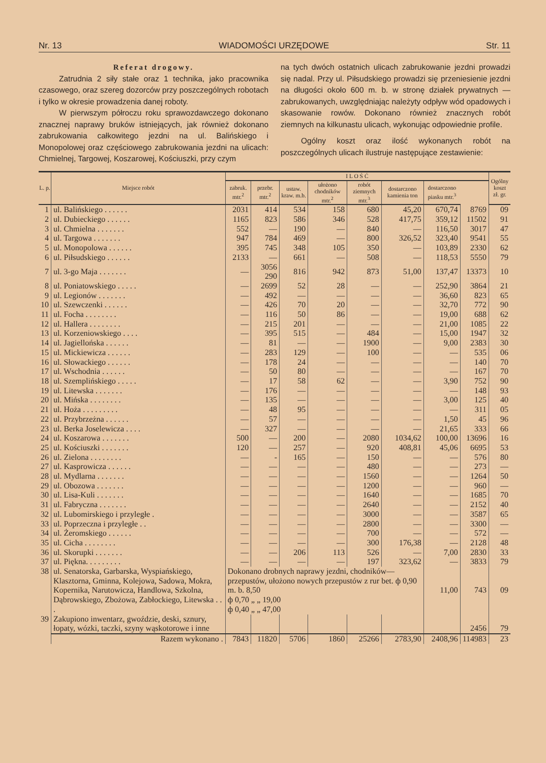Nr. 13 WIADOMOŚCI URZĘDOWE Str. 11
Referat drogowy.
Zatrudnia 2 siły stałe oraz 1 technika, jako pracownika czasowego, oraz szereg dozorców przy poszczególnych robotach i tylko w okresie prowadzenia danej roboty.
W pierwszym półroczu roku sprawozdawczego dokonano znacznej naprawy bruków istniejących, jak również dokonano zabrukowania całkowitego jezdni na ul. Balińskiego i Monopolowej oraz częściowego zabrukowania jezdni na ulicach: Chmielnej, Targowej, Koszarowej, Kościuszki, przy czym
na tych dwóch ostatnich ulicach zabrukowanie jezdni prowadzi się nadal. Przy ul. Piłsudskiego prowadzi się przeniesienie jezdni na długości około 600 m. b. w stronę działek prywatnych — zabrukowanych, uwzględniając należyty odpływ wód opadowych i skasowanie rowów. Dokonano również znacznych robót ziemnych na kilkunastu ulicach, wykonując odpowiednie profile.
Ogólny koszt oraz ilość wykonanych robót na poszczególnych ulicach ilustruje następujące zestawienie:
| L. p. | Miejsce robót | I L O Ś Ć | | | | | | | | Ogólny koszt zł. gr. |
| --- | --- | --- | --- | --- | --- | --- | --- | --- | --- | --- |
| | | zabruk. mtr.<sup>2</sup> | przebr. mtr.<sup>2</sup> | ustaw. kraw. m.b. | ułożono chodników mtr.<sup>2</sup> | robót ziemnych mtr.<sup>3</sup> | dostarczono kamienia ton | dostarczono piasku mtr.<sup>3</sup> | | |
| 1 | ul. Balińskiego . . . . . . | 2031 | 414 | 534 | 158 | 680 | 45,20 | 670,74 | 8769 | 09 |
| 2 | ul. Dubieckiego . . . . . . | 1165 | 823 | 586 | 346 | 528 | 417,75 | 359,12 | 11502 | 91 |
| 3 | ul. Chmielna . . . . . . . | 552 | — | 190 | — | 840 | — | 116,50 | 3017 | 47 |
| 4 | ul. Targowa . . . . . . . | 947 | 784 | 469 | — | 800 | 326,52 | 323,40 | 9541 | 55 |
| 5 | ul. Monopolowa . . . . . . | 395 | 745 | 348 | 105 | 350 | — | 103,89 | 2330 | 62 |
| 6 | ul. Piłsudskiego . . . . . . | 2133 | — | 661 | — | 508 | — | 118,53 | 5550 | 79 |
| 7 | ul. 3-go Maja . . . . . . . | — | 3056 290 | 816 | 942 | 873 | 51,00 | 137,47 | 13373 | 10 |
| 8 | ul. Poniatowskiego . . . . . | — | 2699 | 52 | 28 | — | — | 252,90 | 3864 | 21 |
| 9 | ul. Legionów . . . . . . . | — | 492 | — | — | — | — | 36,60 | 823 | 65 |
| 10 | ul. Szewczenki . . . . . . | — | 426 | 70 | 20 | — | — | 32,70 | 772 | 90 |
| 11 | ul. Focha . . . . . . . . | — | 116 | 50 | 86 | — | — | 19,00 | 688 | 62 |
| 12 | ul. Hallera . . . . . . . . | — | 215 | 201 | — | — | — | 21,00 | 1085 | 22 |
| 13 | ul. Korzeniowskiego . . . . | — | 395 | 515 | — | 484 | — | 15,00 | 1947 | 32 |
| 14 | ul. Jagiellońska . . . . . . | — | 81 | — | — | 1900 | — | 9,00 | 2383 | 30 |
| 15 | ul. Mickiewicza . . . . . . | — | 283 | 129 | — | 100 | — | — | 535 | 06 |
| 16 | ul. Słowackiego . . . . . . | — | 178 | 24 | — | — | — | — | 140 | 70 |
| 17 | ul. Wschodnia . . . . . . | — | 50 | 80 | — | — | — | — | 167 | 70 |
| 18 | ul. Szemplińskiego . . . . . | — | 17 | 58 | 62 | — | — | 3,90 | 752 | 90 |
| 19 | ul. Litewska . . . . . . . | — | 176 | — | — | — | — | — | 148 | 93 |
| 20 | ul. Mińska . . . . . . . . | — | 135 | — | — | — | — | 3,00 | 125 | 40 |
| 21 | ul. Hoża . . . . . . . . . | — | 48 | 95 | — | — | — | — | 311 | 05 |
| 22 | ul. Przybrzeżna . . . . . . | — | 57 | — | — | — | — | 1,50 | 45 | 96 |
| 23 | ul. Berka Joselewicza . . . . | — | 327 | — | — | — | — | 21,65 | 333 | 66 |
| 24 | ul. Koszarowa . . . . . . . | 500 | — | 200 | — | 2080 | 1034,62 | 100,00 | 13696 | 16 |
| 25 | ul. Kościuszki . . . . . . . | 120 | — | 257 | — | 920 | 408,81 | 45,06 | 6695 | 53 |
| 26 | ul. Zielona . . . . . . . . | — | - | 165 | — | 150 | — | — | 576 | 80 |
| 27 | ul. Kasprowicza . . . . . . | — | — | — | — | 480 | — | — | 273 | — |
| 28 | ul. Mydlarna . . . . . . . | — | — | — | — | 1560 | — | — | 1264 | 50 |
| 29 | ul. Obozowa . . . . . . . | — | — | — | — | 1200 | — | — | 960 | — |
| 30 | ul. Lisa-Kuli . . . . . . . | — | — | — | — | 1640 | — | — | 1685 | 70 |
| 31 | ul. Fabryczna . . . . . . . | — | — | — | — | 2640 | — | — | 2152 | 40 |
| 32 | ul. Lubomirskiego i przyległe . | — | — | — | — | 3000 | — | — | 3587 | 65 |
| 33 | ul. Poprzeczna i przyległe . . | — | — | — | — | 2800 | — | — | 3300 | — |
| 34 | ul. Żeromskiego . . . . . . | — | — | — | — | 700 | — | — | 572 | — |
| 35 | ul. Cicha . . . . . . . . | — | — | — | — | 300 | 176,38 | — | 2128 | 48 |
| 36 | ul. Skorupki . . . . . . . | — | — | 206 | 113 | 526 | — | 7,00 | 2830 | 33 |
| 37 | ul. Piękna. . . . . . . . . | — | — | — | — | 197 | 323,62 | — | 3833 | 79 |
| 38 | ul. Senatorska, Garbarska, Wyspiańskiego, Klasztorna, Gminna, Kolejowa, Sadowa, Mokra, Kopernika, Narutowicza, Handlowa, Szkolna, Dąbrowskiego, Zbożowa, Zabłockiego, Litewska . . . | Dokonano drobnych naprawy jezdni, chodników—przepustów, ułożono nowych przepustów z rur bet. ф 0,90 m. b. 8,50 ф 0,70 „ „ 19,00 ф 0,40 „ „ 47,00 | | | | | | 11,00 | 743 | 09 |
| 39 | Zakupiono inwentarz, gwoździe, deski, sznury, łopaty, wózki, taczki, szyny wąskotorowe i inne | | | | | | | | 2456 | 79 |
| | Razem wykonano . | 7843 | 11820 | 5706 | 1860 | 25266 | 2783,90 | 2408,96 | 114983 | 23 |